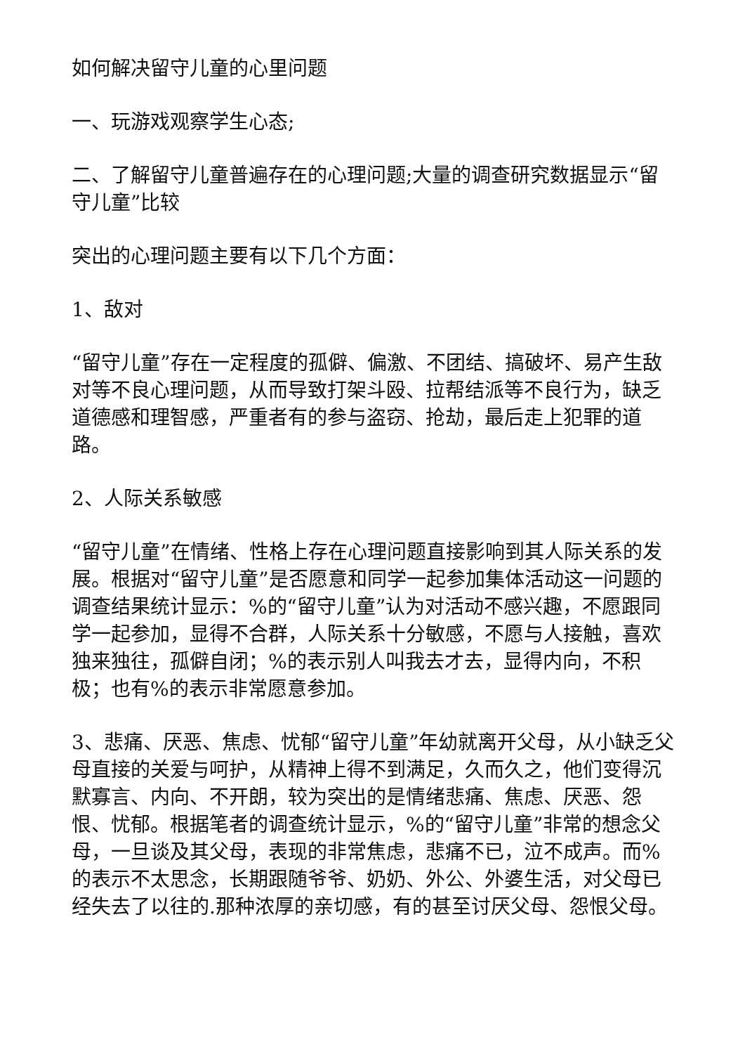如何解决留守儿童的心里问题
一、玩游戏观察学生心态;
二、了解留守儿童普遍存在的心理问题;大量的调查研究数据显示“留守儿童”比较
突出的心理问题主要有以下几个方面：
1、敌对
“留守儿童”存在一定程度的孤僻、偏激、不团结、搞破坏、易产生敌对等不良心理问题，从而导致打架斗殴、拉帮结派等不良行为，缺乏道德感和理智感，严重者有的参与盗窃、抢劫，最后走上犯罪的道路。
2、人际关系敏感
“留守儿童”在情绪、性格上存在心理问题直接影响到其人际关系的发展。根据对“留守儿童”是否愿意和同学一起参加集体活动这一问题的调查结果统计显示：%的“留守儿童”认为对活动不感兴趣，不愿跟同学一起参加，显得不合群，人际关系十分敏感，不愿与人接触，喜欢独来独往，孤僻自闭；%的表示别人叫我去才去，显得内向，不积极；也有%的表示非常愿意参加。
3、悲痛、厌恶、焦虑、忧郁“留守儿童”年幼就离开父母，从小缺乏父母直接的关爱与呵护，从精神上得不到满足，久而久之，他们变得沉默寡言、内向、不开朗，较为突出的是情绪悲痛、焦虑、厌恶、怨恨、忧郁。根据笔者的调查统计显示，%的“留守儿童”非常的想念父母，一旦谈及其父母，表现的非常焦虑，悲痛不已，泣不成声。而%的表示不太思念，长期跟随爷爷、奶奶、外公、外婆生活，对父母已经失去了以往的.那种浓厚的亲切感，有的甚至讨厌父母、怨恨父母。